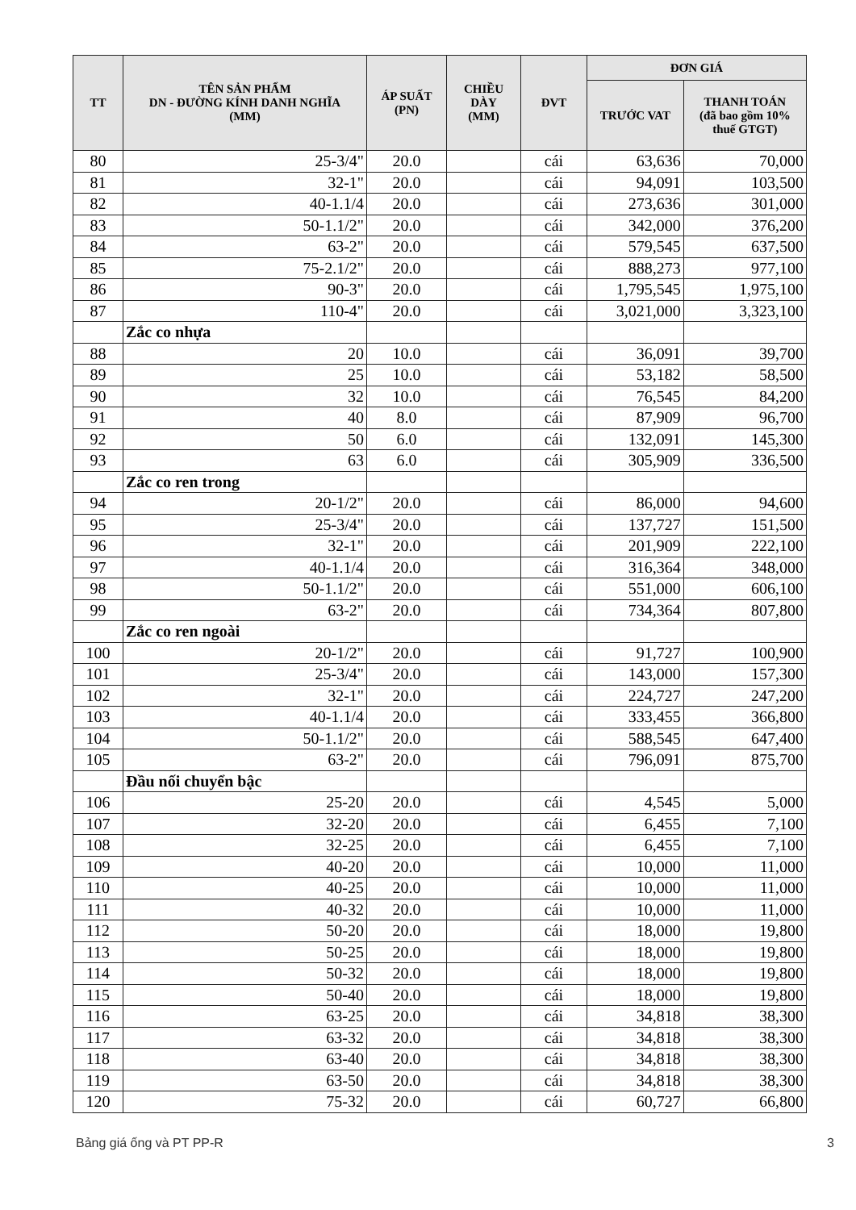| TT | TÊN SẢN PHẨM DN - ĐƯỜNG KÍNH DANH NGHĨA (MM) | ÁP SUẤT (PN) | CHIỀU DÀY (MM) | ĐVT | ĐƠN GIÁ | |
| --- | --- | --- | --- | --- | --- | --- |
| | | | | | TRƯỚC VAT | THANH TOÁN (đã bao gồm 10% thuế GTGT) |
| 80 | 25-3/4" | 20.0 | | cái | 63,636 | 70,000 |
| 81 | 32-1" | 20.0 | | cái | 94,091 | 103,500 |
| 82 | 40-1.1/4 | 20.0 | | cái | 273,636 | 301,000 |
| 83 | 50-1.1/2" | 20.0 | | cái | 342,000 | 376,200 |
| 84 | 63-2" | 20.0 | | cái | 579,545 | 637,500 |
| 85 | 75-2.1/2" | 20.0 | | cái | 888,273 | 977,100 |
| 86 | 90-3" | 20.0 | | cái | 1,795,545 | 1,975,100 |
| 87 | 110-4" | 20.0 | | cái | 3,021,000 | 3,323,100 |
| | Zắc co nhựa | | | | | |
| 88 | 20 | 10.0 | | cái | 36,091 | 39,700 |
| 89 | 25 | 10.0 | | cái | 53,182 | 58,500 |
| 90 | 32 | 10.0 | | cái | 76,545 | 84,200 |
| 91 | 40 | 8.0 | | cái | 87,909 | 96,700 |
| 92 | 50 | 6.0 | | cái | 132,091 | 145,300 |
| 93 | 63 | 6.0 | | cái | 305,909 | 336,500 |
| | Zắc co ren trong | | | | | |
| 94 | 20-1/2" | 20.0 | | cái | 86,000 | 94,600 |
| 95 | 25-3/4" | 20.0 | | cái | 137,727 | 151,500 |
| 96 | 32-1" | 20.0 | | cái | 201,909 | 222,100 |
| 97 | 40-1.1/4 | 20.0 | | cái | 316,364 | 348,000 |
| 98 | 50-1.1/2" | 20.0 | | cái | 551,000 | 606,100 |
| 99 | 63-2" | 20.0 | | cái | 734,364 | 807,800 |
| | Zắc co ren ngoài | | | | | |
| 100 | 20-1/2" | 20.0 | | cái | 91,727 | 100,900 |
| 101 | 25-3/4" | 20.0 | | cái | 143,000 | 157,300 |
| 102 | 32-1" | 20.0 | | cái | 224,727 | 247,200 |
| 103 | 40-1.1/4 | 20.0 | | cái | 333,455 | 366,800 |
| 104 | 50-1.1/2" | 20.0 | | cái | 588,545 | 647,400 |
| 105 | 63-2" | 20.0 | | cái | 796,091 | 875,700 |
| | Đầu nối chuyển bậc | | | | | |
| 106 | 25-20 | 20.0 | | cái | 4,545 | 5,000 |
| 107 | 32-20 | 20.0 | | cái | 6,455 | 7,100 |
| 108 | 32-25 | 20.0 | | cái | 6,455 | 7,100 |
| 109 | 40-20 | 20.0 | | cái | 10,000 | 11,000 |
| 110 | 40-25 | 20.0 | | cái | 10,000 | 11,000 |
| 111 | 40-32 | 20.0 | | cái | 10,000 | 11,000 |
| 112 | 50-20 | 20.0 | | cái | 18,000 | 19,800 |
| 113 | 50-25 | 20.0 | | cái | 18,000 | 19,800 |
| 114 | 50-32 | 20.0 | | cái | 18,000 | 19,800 |
| 115 | 50-40 | 20.0 | | cái | 18,000 | 19,800 |
| 116 | 63-25 | 20.0 | | cái | 34,818 | 38,300 |
| 117 | 63-32 | 20.0 | | cái | 34,818 | 38,300 |
| 118 | 63-40 | 20.0 | | cái | 34,818 | 38,300 |
| 119 | 63-50 | 20.0 | | cái | 34,818 | 38,300 |
| 120 | 75-32 | 20.0 | | cái | 60,727 | 66,800 |
Bảng giá ống và PT PP-R 3